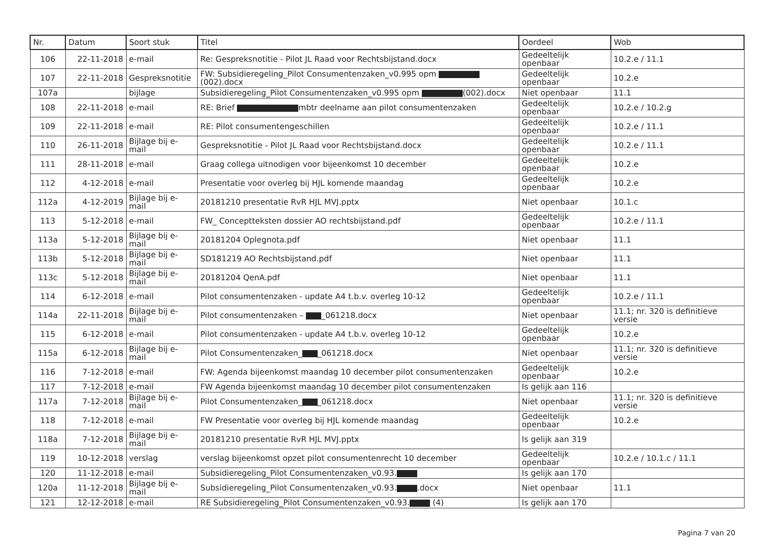| Nr. | Datum | Soort stuk | Titel | Oordeel | Wob |
| --- | --- | --- | --- | --- | --- |
| 106 | 22-11-2018 | e-mail | Re: Gespreksnotitie - Pilot JL Raad voor Rechtsbijstand.docx | Gedeeltelijk openbaar | 10.2.e / 11.1 |
| 107 | 22-11-2018 | Gespreksnotitie | FW: Subsidieregeling_Pilot Consumentenzaken_v0.995 opm (002).docx | Gedeeltelijk openbaar | 10.2.e |
| 107a | | bijlage | Subsidieregeling_Pilot Consumentenzaken_v0.995 opm (002).docx | Niet openbaar | 11.1 |
| 108 | 22-11-2018 | e-mail | RE: Brief mbtr deelname aan pilot consumentenzaken | Gedeeltelijk openbaar | 10.2.e / 10.2.g |
| 109 | 22-11-2018 | e-mail | RE: Pilot consumentengeschillen | Gedeeltelijk openbaar | 10.2.e / 11.1 |
| 110 | 26-11-2018 | Bijlage bij e-mail | Gespreksnotitie - Pilot JL Raad voor Rechtsbijstand.docx | Gedeeltelijk openbaar | 10.2.e / 11.1 |
| 111 | 28-11-2018 | e-mail | Graag collega uitnodigen voor bijeenkomst 10 december | Gedeeltelijk openbaar | 10.2.e |
| 112 | 4-12-2018 | e-mail | Presentatie voor overleg bij HJL komende maandag | Gedeeltelijk openbaar | 10.2.e |
| 112a | 4-12-2019 | Bijlage bij e-mail | 20181210 presentatie RvR HJL MVJ.pptx | Niet openbaar | 10.1.c |
| 113 | 5-12-2018 | e-mail | FW_ Conceptteksten dossier AO rechtsbijstand.pdf | Gedeeltelijk openbaar | 10.2.e / 11.1 |
| 113a | 5-12-2018 | Bijlage bij e-mail | 20181204 Oplegnota.pdf | Niet openbaar | 11.1 |
| 113b | 5-12-2018 | Bijlage bij e-mail | SD181219 AO Rechtsbijstand.pdf | Niet openbaar | 11.1 |
| 113c | 5-12-2018 | Bijlage bij e-mail | 20181204 QenA.pdf | Niet openbaar | 11.1 |
| 114 | 6-12-2018 | e-mail | Pilot consumentenzaken - update A4 t.b.v. overleg 10-12 | Gedeeltelijk openbaar | 10.2.e / 11.1 |
| 114a | 22-11-2018 | Bijlage bij e-mail | Pilot consumentenzaken – _061218.docx | Niet openbaar | 11.1; nr. 320 is definitieve versie |
| 115 | 6-12-2018 | e-mail | Pilot consumentenzaken - update A4 t.b.v. overleg 10-12 | Gedeeltelijk openbaar | 10.2.e |
| 115a | 6-12-2018 | Bijlage bij e-mail | Pilot Consumentenzaken_ _061218.docx | Niet openbaar | 11.1; nr. 320 is definitieve versie |
| 116 | 7-12-2018 | e-mail | FW: Agenda bijeenkomst maandag 10 december pilot consumentenzaken | Gedeeltelijk openbaar | 10.2.e |
| 117 | 7-12-2018 | e-mail | FW Agenda bijeenkomst maandag 10 december pilot consumentenzaken | Is gelijk aan 116 | |
| 117a | 7-12-2018 | Bijlage bij e-mail | Pilot Consumentenzaken_ _061218.docx | Niet openbaar | 11.1; nr. 320 is definitieve versie |
| 118 | 7-12-2018 | e-mail | FW Presentatie voor overleg bij HJL komende maandag | Gedeeltelijk openbaar | 10.2.e |
| 118a | 7-12-2018 | Bijlage bij e-mail | 20181210 presentatie RvR HJL MVJ.pptx | Is gelijk aan 319 | |
| 119 | 10-12-2018 | verslag | verslag bijeenkomst opzet pilot consumentenrecht 10 december | Gedeeltelijk openbaar | 10.2.e / 10.1.c / 11.1 |
| 120 | 11-12-2018 | e-mail | Subsidieregeling_Pilot Consumentenzaken_v0.93. | Is gelijk aan 170 | |
| 120a | 11-12-2018 | Bijlage bij e-mail | Subsidieregeling_Pilot Consumentenzaken_v0.93. .docx | Niet openbaar | 11.1 |
| 121 | 12-12-2018 | e-mail | RE Subsidieregeling_Pilot Consumentenzaken_v0.93. (4) | Is gelijk aan 170 | |
Pagina 7 van 20